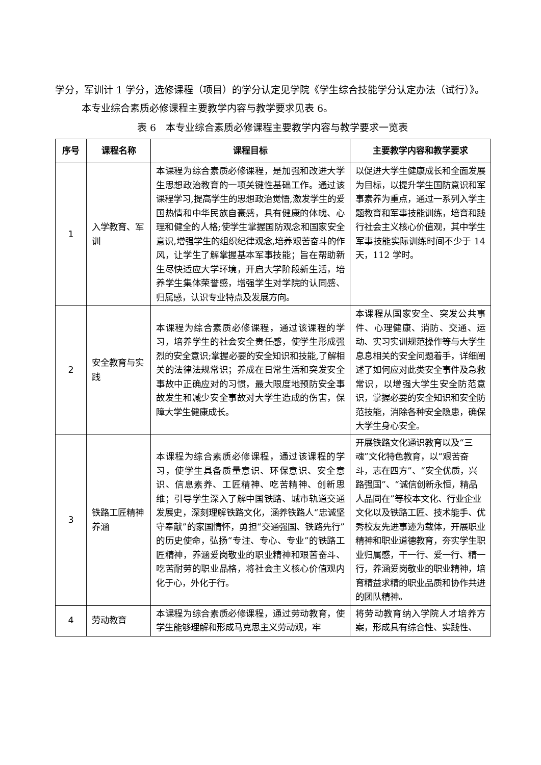学分，军训计 1 学分，选修课程（项目）的学分认定见学院《学生综合技能学分认定办法（试行）》。
本专业综合素质必修课程主要教学内容与教学要求见表 6。
表 6　本专业综合素质必修课程主要教学内容与教学要求一览表
| 序号 | 课程名称 | 课程目标 | 主要教学内容和教学要求 |
| --- | --- | --- | --- |
| 1 | 入学教育、军训 | 本课程为综合素质必修课程，是加强和改进大学生思想政治教育的一项关键性基础工作。通过该课程学习,提高学生的思想政治觉悟,激发学生的爱国热情和中华民族自豪感，具有健康的体魄、心理和健全的人格;使学生掌握国防观念和国家安全意识,增强学生的组织纪律观念,培养艰苦奋斗的作风，让学生了解掌握基本军事技能；旨在帮助新生尽快适应大学环境，开启大学阶段新生活，培养学生集体荣誉感，增强学生对学院的认同感、归属感，认识专业特点及发展方向。 | 以促进大学生健康成长和全面发展为目标，以提升学生国防意识和军事素养为重点，通过一系列入学主题教育和军事技能训练，培育和践行社会主义核心价值观，其中学生军事技能实际训练时间不少于 14 天，112 学时。 |
| 2 | 安全教育与实践 | 本课程为综合素质必修课程，通过该课程的学习，培养学生的社会安全责任感，使学生形成强烈的安全意识;掌握必要的安全知识和技能,了解相关的法律法规常识；养成在日常生活和突发安全事故中正确应对的习惯，最大限度地预防安全事故发生和减少安全事故对大学生造成的伤害，保障大学生健康成长。 | 本课程从国家安全、突发公共事件、心理健康、消防、交通、运动、实习实训规范操作等与大学生息息相关的安全问题着手，详细阐述了如何应对此类安全事件及急救常识，以增强大学生安全防范意识，掌握必要的安全知识和安全防范技能，消除各种安全隐患，确保大学生身心安全。 |
| 3 | 铁路工匠精神养涵 | 本课程为综合素质必修课程，通过该课程的学习，使学生具备质量意识、环保意识、安全意识、信息素养、工匠精神、吃苦精神、创新思维；引导学生深入了解中国铁路、城市轨道交通发展史，深刻理解铁路文化，涵养铁路人“忠诚坚守奉献”的家国情怀，勇担“交通强国、铁路先行”的历史使命，弘扬“专注、专心、专业”的铁路工匠精神，养涵爱岗敬业的职业精神和艰苦奋斗、吃苦耐劳的职业品格，将社会主义核心价值观内化于心，外化于行。 | 开展铁路文化通识教育以及“三魂”文化特色教育，以“艰苦奋斗，志在四方”、“安全优质，兴路强国”、“诚信创新永恒，精品人品同在”等校本文化、行业企业文化以及铁路工匠、技术能手、优秀校友先进事迹为载体，开展职业精神和职业道德教育，夯实学生职业归属感，干一行、爱一行、精一行，养涵爱岗敬业的职业精神，培育精益求精的职业品质和协作共进的团队精神。 |
| 4 | 劳动教育 | 本课程为综合素质必修课程，通过劳动教育，使学生能够理解和形成马克思主义劳动观，牢 | 将劳动教育纳入学院人才培养方案，形成具有综合性、实践性、 |